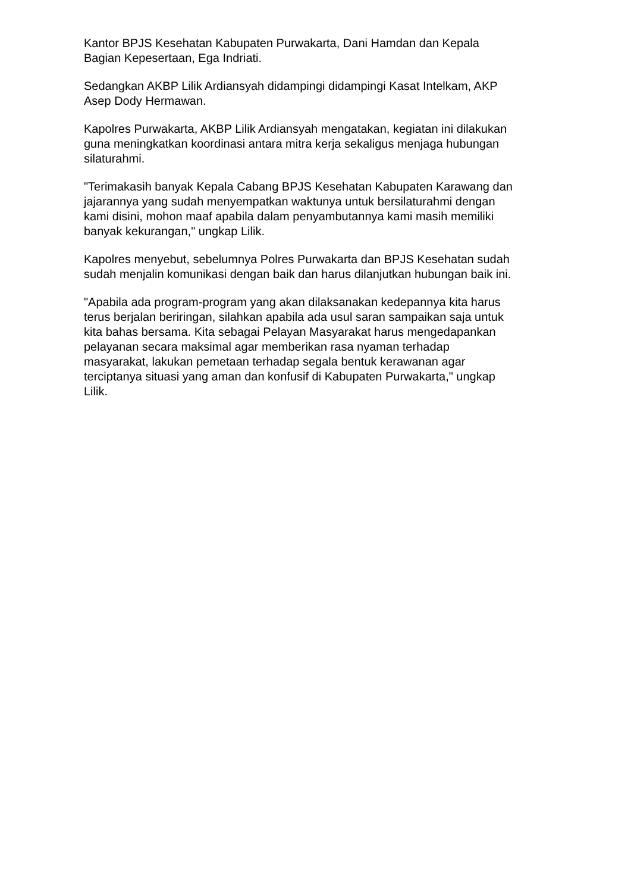Kantor BPJS Kesehatan Kabupaten Purwakarta, Dani Hamdan dan Kepala
Bagian Kepesertaan, Ega Indriati.
Sedangkan AKBP Lilik Ardiansyah didampingi didampingi Kasat Intelkam, AKP
Asep Dody Hermawan.
Kapolres Purwakarta, AKBP Lilik Ardiansyah mengatakan, kegiatan ini dilakukan
guna meningkatkan koordinasi antara mitra kerja sekaligus menjaga hubungan
silaturahmi.
"Terimakasih banyak Kepala Cabang BPJS Kesehatan Kabupaten Karawang dan
jajarannya yang sudah menyempatkan waktunya untuk bersilaturahmi dengan
kami disini, mohon maaf apabila dalam penyambutannya kami masih memiliki
banyak kekurangan," ungkap Lilik.
Kapolres menyebut, sebelumnya Polres Purwakarta dan BPJS Kesehatan sudah
sudah menjalin komunikasi dengan baik dan harus dilanjutkan hubungan baik ini.
"Apabila ada program-program yang akan dilaksanakan kedepannya kita harus
terus berjalan beriringan, silahkan apabila ada usul saran sampaikan saja untuk
kita bahas bersama. Kita sebagai Pelayan Masyarakat harus mengedapankan
pelayanan secara maksimal agar memberikan rasa nyaman terhadap
masyarakat, lakukan pemetaan terhadap segala bentuk kerawanan agar
terciptanya situasi yang aman dan konfusif di Kabupaten Purwakarta," ungkap
Lilik.